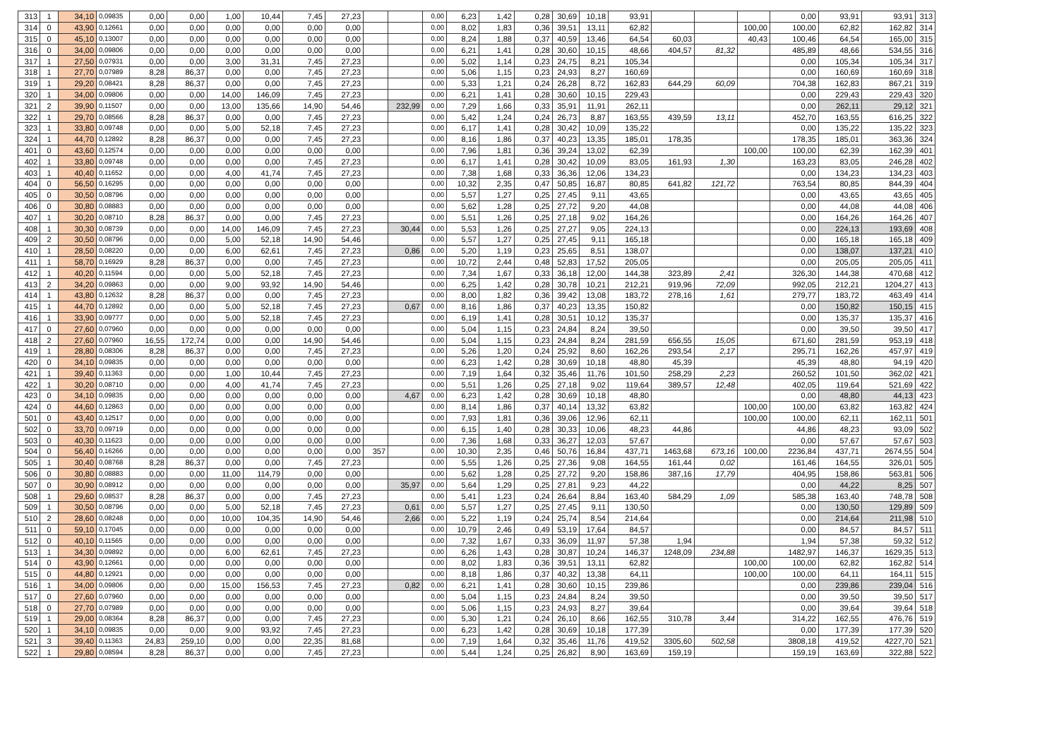| 313 | 1 | 34,10 | 0,09835 | 0,00 | 0,00 | 1,00 | 10,44 | 7,45 | 27,23 | | | 0,00 | 6,23 | 1,42 | 0,28 | 30,69 | 10,18 | 93,91 | | | | 0,00 | 93,91 | 93,91 | 313 |
| 314 | 0 | 43,90 | 0,12661 | 0,00 | 0,00 | 0,00 | 0,00 | 0,00 | 0,00 | | | 0,00 | 8,02 | 1,83 | 0,36 | 39,51 | 13,11 | 62,82 | | | 100,00 | 100,00 | 62,82 | 162,82 | 314 |
| 315 | 0 | 45,10 | 0,13007 | 0,00 | 0,00 | 0,00 | 0,00 | 0,00 | 0,00 | | | 0,00 | 8,24 | 1,88 | 0,37 | 40,59 | 13,46 | 64,54 | 60,03 | | 40,43 | 100,46 | 64,54 | 165,00 | 315 |
| 316 | 0 | 34,00 | 0,09806 | 0,00 | 0,00 | 0,00 | 0,00 | 0,00 | 0,00 | | | 0,00 | 6,21 | 1,41 | 0,28 | 30,60 | 10,15 | 48,66 | 404,57 | 81,32 | | 485,89 | 48,66 | 534,55 | 316 |
| 317 | 1 | 27,50 | 0,07931 | 0,00 | 0,00 | 3,00 | 31,31 | 7,45 | 27,23 | | | 0,00 | 5,02 | 1,14 | 0,23 | 24,75 | 8,21 | 105,34 | | | | 0,00 | 105,34 | 105,34 | 317 |
| 318 | 1 | 27,70 | 0,07989 | 8,28 | 86,37 | 0,00 | 0,00 | 7,45 | 27,23 | | | 0,00 | 5,06 | 1,15 | 0,23 | 24,93 | 8,27 | 160,69 | | | | 0,00 | 160,69 | 160,69 | 318 |
| 319 | 1 | 29,20 | 0,08421 | 8,28 | 86,37 | 0,00 | 0,00 | 7,45 | 27,23 | | | 0,00 | 5,33 | 1,21 | 0,24 | 26,28 | 8,72 | 162,83 | 644,29 | 60,09 | | 704,38 | 162,83 | 867,21 | 319 |
| 320 | 1 | 34,00 | 0,09806 | 0,00 | 0,00 | 14,00 | 146,09 | 7,45 | 27,23 | | | 0,00 | 6,21 | 1,41 | 0,28 | 30,60 | 10,15 | 229,43 | | | | 0,00 | 229,43 | 229,43 | 320 |
| 321 | 2 | 39,90 | 0,11507 | 0,00 | 0,00 | 13,00 | 135,66 | 14,90 | 54,46 | | 232,99 | 0,00 | 7,29 | 1,66 | 0,33 | 35,91 | 11,91 | 262,11 | | | | 0,00 | 262,11 | 29,12 | 321 |
| 322 | 1 | 29,70 | 0,08566 | 8,28 | 86,37 | 0,00 | 0,00 | 7,45 | 27,23 | | | 0,00 | 5,42 | 1,24 | 0,24 | 26,73 | 8,87 | 163,55 | 439,59 | 13,11 | | 452,70 | 163,55 | 616,25 | 322 |
| 323 | 1 | 33,80 | 0,09748 | 0,00 | 0,00 | 5,00 | 52,18 | 7,45 | 27,23 | | | 0,00 | 6,17 | 1,41 | 0,28 | 30,42 | 10,09 | 135,22 | | | | 0,00 | 135,22 | 135,22 | 323 |
| 324 | 1 | 44,70 | 0,12892 | 8,28 | 86,37 | 0,00 | 0,00 | 7,45 | 27,23 | | | 0,00 | 8,16 | 1,86 | 0,37 | 40,23 | 13,35 | 185,01 | 178,35 | | | 178,35 | 185,01 | 363,36 | 324 |
| 401 | 0 | 43,60 | 0,12574 | 0,00 | 0,00 | 0,00 | 0,00 | 0,00 | 0,00 | | | 0,00 | 7,96 | 1,81 | 0,36 | 39,24 | 13,02 | 62,39 | | | 100,00 | 100,00 | 62,39 | 162,39 | 401 |
| 402 | 1 | 33,80 | 0,09748 | 0,00 | 0,00 | 0,00 | 0,00 | 7,45 | 27,23 | | | 0,00 | 6,17 | 1,41 | 0,28 | 30,42 | 10,09 | 83,05 | 161,93 | 1,30 | | 163,23 | 83,05 | 246,28 | 402 |
| 403 | 1 | 40,40 | 0,11652 | 0,00 | 0,00 | 4,00 | 41,74 | 7,45 | 27,23 | | | 0,00 | 7,38 | 1,68 | 0,33 | 36,36 | 12,06 | 134,23 | | | | 0,00 | 134,23 | 134,23 | 403 |
| 404 | 0 | 56,50 | 0,16295 | 0,00 | 0,00 | 0,00 | 0,00 | 0,00 | 0,00 | | | 0,00 | 10,32 | 2,35 | 0,47 | 50,85 | 16,87 | 80,85 | 641,82 | 121,72 | | 763,54 | 80,85 | 844,39 | 404 |
| 405 | 0 | 30,50 | 0,08796 | 0,00 | 0,00 | 0,00 | 0,00 | 0,00 | 0,00 | | | 0,00 | 5,57 | 1,27 | 0,25 | 27,45 | 9,11 | 43,65 | | | | 0,00 | 43,65 | 43,65 | 405 |
| 406 | 0 | 30,80 | 0,08883 | 0,00 | 0,00 | 0,00 | 0,00 | 0,00 | 0,00 | | | 0,00 | 5,62 | 1,28 | 0,25 | 27,72 | 9,20 | 44,08 | | | | 0,00 | 44,08 | 44,08 | 406 |
| 407 | 1 | 30,20 | 0,08710 | 8,28 | 86,37 | 0,00 | 0,00 | 7,45 | 27,23 | | | 0,00 | 5,51 | 1,26 | 0,25 | 27,18 | 9,02 | 164,26 | | | | 0,00 | 164,26 | 164,26 | 407 |
| 408 | 1 | 30,30 | 0,08739 | 0,00 | 0,00 | 14,00 | 146,09 | 7,45 | 27,23 | | 30,44 | 0,00 | 5,53 | 1,26 | 0,25 | 27,27 | 9,05 | 224,13 | | | | 0,00 | 224,13 | 193,69 | 408 |
| 409 | 2 | 30,50 | 0,08796 | 0,00 | 0,00 | 5,00 | 52,18 | 14,90 | 54,46 | | | 0,00 | 5,57 | 1,27 | 0,25 | 27,45 | 9,11 | 165,18 | | | | 0,00 | 165,18 | 165,18 | 409 |
| 410 | 1 | 28,50 | 0,08220 | 0,00 | 0,00 | 6,00 | 62,61 | 7,45 | 27,23 | | 0,86 | 0,00 | 5,20 | 1,19 | 0,23 | 25,65 | 8,51 | 138,07 | | | | 0,00 | 138,07 | 137,21 | 410 |
| 411 | 1 | 58,70 | 0,16929 | 8,28 | 86,37 | 0,00 | 0,00 | 7,45 | 27,23 | | | 0,00 | 10,72 | 2,44 | 0,48 | 52,83 | 17,52 | 205,05 | | | | 0,00 | 205,05 | 205,05 | 411 |
| 412 | 1 | 40,20 | 0,11594 | 0,00 | 0,00 | 5,00 | 52,18 | 7,45 | 27,23 | | | 0,00 | 7,34 | 1,67 | 0,33 | 36,18 | 12,00 | 144,38 | 323,89 | 2,41 | | 326,30 | 144,38 | 470,68 | 412 |
| 413 | 2 | 34,20 | 0,09863 | 0,00 | 0,00 | 9,00 | 93,92 | 14,90 | 54,46 | | | 0,00 | 6,25 | 1,42 | 0,28 | 30,78 | 10,21 | 212,21 | 919,96 | 72,09 | | 992,05 | 212,21 | 1204,27 | 413 |
| 414 | 1 | 43,80 | 0,12632 | 8,28 | 86,37 | 0,00 | 0,00 | 7,45 | 27,23 | | | 0,00 | 8,00 | 1,82 | 0,36 | 39,42 | 13,08 | 183,72 | 278,16 | 1,61 | | 279,77 | 183,72 | 463,49 | 414 |
| 415 | 1 | 44,70 | 0,12892 | 0,00 | 0,00 | 5,00 | 52,18 | 7,45 | 27,23 | | 0,67 | 0,00 | 8,16 | 1,86 | 0,37 | 40,23 | 13,35 | 150,82 | | | | 0,00 | 150,82 | 150,15 | 415 |
| 416 | 1 | 33,90 | 0,09777 | 0,00 | 0,00 | 5,00 | 52,18 | 7,45 | 27,23 | | | 0,00 | 6,19 | 1,41 | 0,28 | 30,51 | 10,12 | 135,37 | | | | 0,00 | 135,37 | 135,37 | 416 |
| 417 | 0 | 27,60 | 0,07960 | 0,00 | 0,00 | 0,00 | 0,00 | 0,00 | 0,00 | | | 0,00 | 5,04 | 1,15 | 0,23 | 24,84 | 8,24 | 39,50 | | | | 0,00 | 39,50 | 39,50 | 417 |
| 418 | 2 | 27,60 | 0,07960 | 16,55 | 172,74 | 0,00 | 0,00 | 14,90 | 54,46 | | | 0,00 | 5,04 | 1,15 | 0,23 | 24,84 | 8,24 | 281,59 | 656,55 | 15,05 | | 671,60 | 281,59 | 953,19 | 418 |
| 419 | 1 | 28,80 | 0,08306 | 8,28 | 86,37 | 0,00 | 0,00 | 7,45 | 27,23 | | | 0,00 | 5,26 | 1,20 | 0,24 | 25,92 | 8,60 | 162,26 | 293,54 | 2,17 | | 295,71 | 162,26 | 457,97 | 419 |
| 420 | 0 | 34,10 | 0,09835 | 0,00 | 0,00 | 0,00 | 0,00 | 0,00 | 0,00 | | | 0,00 | 6,23 | 1,42 | 0,28 | 30,69 | 10,18 | 48,80 | 45,39 | | | 45,39 | 48,80 | 94,19 | 420 |
| 421 | 1 | 39,40 | 0,11363 | 0,00 | 0,00 | 1,00 | 10,44 | 7,45 | 27,23 | | | 0,00 | 7,19 | 1,64 | 0,32 | 35,46 | 11,76 | 101,50 | 258,29 | 2,23 | | 260,52 | 101,50 | 362,02 | 421 |
| 422 | 1 | 30,20 | 0,08710 | 0,00 | 0,00 | 4,00 | 41,74 | 7,45 | 27,23 | | | 0,00 | 5,51 | 1,26 | 0,25 | 27,18 | 9,02 | 119,64 | 389,57 | 12,48 | | 402,05 | 119,64 | 521,69 | 422 |
| 423 | 0 | 34,10 | 0,09835 | 0,00 | 0,00 | 0,00 | 0,00 | 0,00 | 0,00 | | 4,67 | 0,00 | 6,23 | 1,42 | 0,28 | 30,69 | 10,18 | 48,80 | | | | 0,00 | 48,80 | 44,13 | 423 |
| 424 | 0 | 44,60 | 0,12863 | 0,00 | 0,00 | 0,00 | 0,00 | 0,00 | 0,00 | | | 0,00 | 8,14 | 1,86 | 0,37 | 40,14 | 13,32 | 63,82 | | | 100,00 | 100,00 | 63,82 | 163,82 | 424 |
| 501 | 0 | 43,40 | 0,12517 | 0,00 | 0,00 | 0,00 | 0,00 | 0,00 | 0,00 | | | 0,00 | 7,93 | 1,81 | 0,36 | 39,06 | 12,96 | 62,11 | | | 100,00 | 100,00 | 62,11 | 162,11 | 501 |
| 502 | 0 | 33,70 | 0,09719 | 0,00 | 0,00 | 0,00 | 0,00 | 0,00 | 0,00 | | | 0,00 | 6,15 | 1,40 | 0,28 | 30,33 | 10,06 | 48,23 | 44,86 | | | 44,86 | 48,23 | 93,09 | 502 |
| 503 | 0 | 40,30 | 0,11623 | 0,00 | 0,00 | 0,00 | 0,00 | 0,00 | 0,00 | | | 0,00 | 7,36 | 1,68 | 0,33 | 36,27 | 12,03 | 57,67 | | | | 0,00 | 57,67 | 57,67 | 503 |
| 504 | 0 | 56,40 | 0,16266 | 0,00 | 0,00 | 0,00 | 0,00 | 0,00 | 0,00 | 357 | | 0,00 | 10,30 | 2,35 | 0,46 | 50,76 | 16,84 | 437,71 | 1463,68 | 673,16 | 100,00 | 2236,84 | 437,71 | 2674,55 | 504 |
| 505 | 1 | 30,40 | 0,08768 | 8,28 | 86,37 | 0,00 | 0,00 | 7,45 | 27,23 | | | 0,00 | 5,55 | 1,26 | 0,25 | 27,36 | 9,08 | 164,55 | 161,44 | 0,02 | | 161,46 | 164,55 | 326,01 | 505 |
| 506 | 0 | 30,80 | 0,08883 | 0,00 | 0,00 | 11,00 | 114,79 | 0,00 | 0,00 | | | 0,00 | 5,62 | 1,28 | 0,25 | 27,72 | 9,20 | 158,86 | 387,16 | 17,79 | | 404,95 | 158,86 | 563,81 | 506 |
| 507 | 0 | 30,90 | 0,08912 | 0,00 | 0,00 | 0,00 | 0,00 | 0,00 | 0,00 | | 35,97 | 0,00 | 5,64 | 1,29 | 0,25 | 27,81 | 9,23 | 44,22 | | | | 0,00 | 44,22 | 8,25 | 507 |
| 508 | 1 | 29,60 | 0,08537 | 8,28 | 86,37 | 0,00 | 0,00 | 7,45 | 27,23 | | | 0,00 | 5,41 | 1,23 | 0,24 | 26,64 | 8,84 | 163,40 | 584,29 | 1,09 | | 585,38 | 163,40 | 748,78 | 508 |
| 509 | 1 | 30,50 | 0,08796 | 0,00 | 0,00 | 5,00 | 52,18 | 7,45 | 27,23 | | 0,61 | 0,00 | 5,57 | 1,27 | 0,25 | 27,45 | 9,11 | 130,50 | | | | 0,00 | 130,50 | 129,89 | 509 |
| 510 | 2 | 28,60 | 0,08248 | 0,00 | 0,00 | 10,00 | 104,35 | 14,90 | 54,46 | | 2,66 | 0,00 | 5,22 | 1,19 | 0,24 | 25,74 | 8,54 | 214,64 | | | | 0,00 | 214,64 | 211,98 | 510 |
| 511 | 0 | 59,10 | 0,17045 | 0,00 | 0,00 | 0,00 | 0,00 | 0,00 | 0,00 | | | 0,00 | 10,79 | 2,46 | 0,49 | 53,19 | 17,64 | 84,57 | | | | 0,00 | 84,57 | 84,57 | 511 |
| 512 | 0 | 40,10 | 0,11565 | 0,00 | 0,00 | 0,00 | 0,00 | 0,00 | 0,00 | | | 0,00 | 7,32 | 1,67 | 0,33 | 36,09 | 11,97 | 57,38 | 1,94 | | | 1,94 | 57,38 | 59,32 | 512 |
| 513 | 1 | 34,30 | 0,09892 | 0,00 | 0,00 | 6,00 | 62,61 | 7,45 | 27,23 | | | 0,00 | 6,26 | 1,43 | 0,28 | 30,87 | 10,24 | 146,37 | 1248,09 | 234,88 | | 1482,97 | 146,37 | 1629,35 | 513 |
| 514 | 0 | 43,90 | 0,12661 | 0,00 | 0,00 | 0,00 | 0,00 | 0,00 | 0,00 | | | 0,00 | 8,02 | 1,83 | 0,36 | 39,51 | 13,11 | 62,82 | | | 100,00 | 100,00 | 62,82 | 162,82 | 514 |
| 515 | 0 | 44,80 | 0,12921 | 0,00 | 0,00 | 0,00 | 0,00 | 0,00 | 0,00 | | | 0,00 | 8,18 | 1,86 | 0,37 | 40,32 | 13,38 | 64,11 | | | 100,00 | 100,00 | 64,11 | 164,11 | 515 |
| 516 | 1 | 34,00 | 0,09806 | 0,00 | 0,00 | 15,00 | 156,53 | 7,45 | 27,23 | | 0,82 | 0,00 | 6,21 | 1,41 | 0,28 | 30,60 | 10,15 | 239,86 | | | | 0,00 | 239,86 | 239,04 | 516 |
| 517 | 0 | 27,60 | 0,07960 | 0,00 | 0,00 | 0,00 | 0,00 | 0,00 | 0,00 | | | 0,00 | 5,04 | 1,15 | 0,23 | 24,84 | 8,24 | 39,50 | | | | 0,00 | 39,50 | 39,50 | 517 |
| 518 | 0 | 27,70 | 0,07989 | 0,00 | 0,00 | 0,00 | 0,00 | 0,00 | 0,00 | | | 0,00 | 5,06 | 1,15 | 0,23 | 24,93 | 8,27 | 39,64 | | | | 0,00 | 39,64 | 39,64 | 518 |
| 519 | 1 | 29,00 | 0,08364 | 8,28 | 86,37 | 0,00 | 0,00 | 7,45 | 27,23 | | | 0,00 | 5,30 | 1,21 | 0,24 | 26,10 | 8,66 | 162,55 | 310,78 | 3,44 | | 314,22 | 162,55 | 476,76 | 519 |
| 520 | 1 | 34,10 | 0,09835 | 0,00 | 0,00 | 9,00 | 93,92 | 7,45 | 27,23 | | | 0,00 | 6,23 | 1,42 | 0,28 | 30,69 | 10,18 | 177,39 | | | | 0,00 | 177,39 | 177,39 | 520 |
| 521 | 3 | 39,40 | 0,11363 | 24,83 | 259,10 | 0,00 | 0,00 | 22,35 | 81,68 | | | 0,00 | 7,19 | 1,64 | 0,32 | 35,46 | 11,76 | 419,52 | 3305,60 | 502,58 | | 3808,18 | 419,52 | 4227,70 | 521 |
| 522 | 1 | 29,80 | 0,08594 | 8,28 | 86,37 | 0,00 | 0,00 | 7,45 | 27,23 | | | 0,00 | 5,44 | 1,24 | 0,25 | 26,82 | 8,90 | 163,69 | 159,19 | | | 159,19 | 163,69 | 322,88 | 522 |